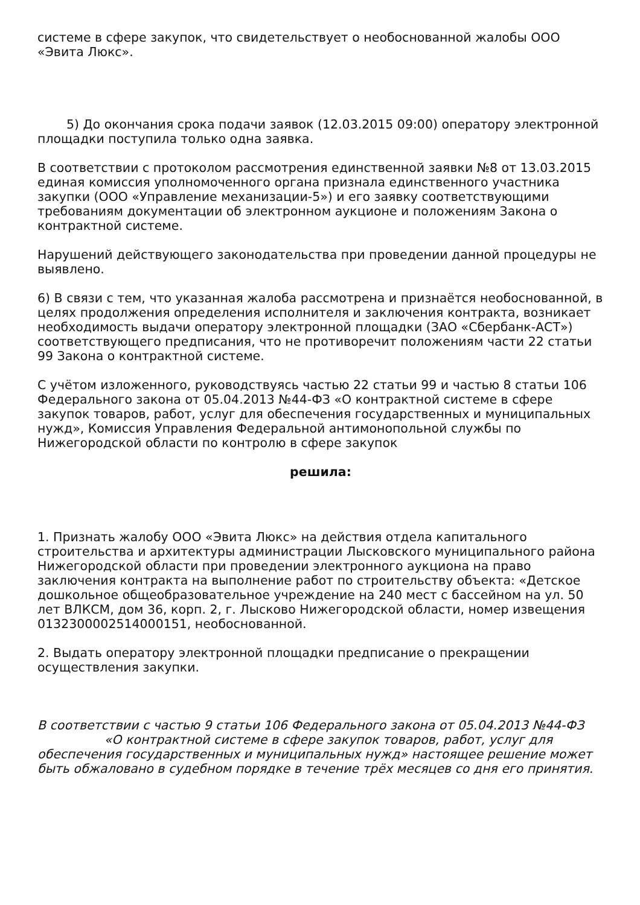системе в сфере закупок, что свидетельствует о необоснованной жалобы ООО «Эвита Люкс».
5) До окончания срока подачи заявок (12.03.2015 09:00) оператору электронной площадки поступила только одна заявка.
В соответствии с протоколом рассмотрения единственной заявки №8 от 13.03.2015 единая комиссия уполномоченного органа признала единственного участника закупки (ООО «Управление механизации-5») и его заявку соответствующими требованиям документации об электронном аукционе и положениям Закона о контрактной системе.
Нарушений действующего законодательства при проведении данной процедуры не выявлено.
6) В связи с тем, что указанная жалоба рассмотрена и признаётся необоснованной, в целях продолжения определения исполнителя и заключения контракта, возникает необходимость выдачи оператору электронной площадки (ЗАО «Сбербанк-АСТ») соответствующего предписания, что не противоречит положениям части 22 статьи 99 Закона о контрактной системе.
С учётом изложенного, руководствуясь частью 22 статьи 99 и частью 8 статьи 106 Федерального закона от 05.04.2013 №44-ФЗ «О контрактной системе в сфере закупок товаров, работ, услуг для обеспечения государственных и муниципальных нужд», Комиссия Управления Федеральной антимонопольной службы по Нижегородской области по контролю в сфере закупок
решила:
1. Признать жалобу ООО «Эвита Люкс» на действия отдела капитального строительства и архитектуры администрации Лысковского муниципального района Нижегородской области при проведении электронного аукциона на право заключения контракта на выполнение работ по строительству объекта: «Детское дошкольное общеобразовательное учреждение на 240 мест с бассейном на ул. 50 лет ВЛКСМ, дом 36, корп. 2, г. Лысково Нижегородской области, номер извещения 0132300002514000151, необоснованной.
2. Выдать оператору электронной площадки предписание о прекращении осуществления закупки.
В соответствии с частью 9 статьи 106 Федерального закона от 05.04.2013 №44-ФЗ «О контрактной системе в сфере закупок товаров, работ, услуг для обеспечения государственных и муниципальных нужд» настоящее решение может быть обжаловано в судебном порядке в течение трёх месяцев со дня его принятия.